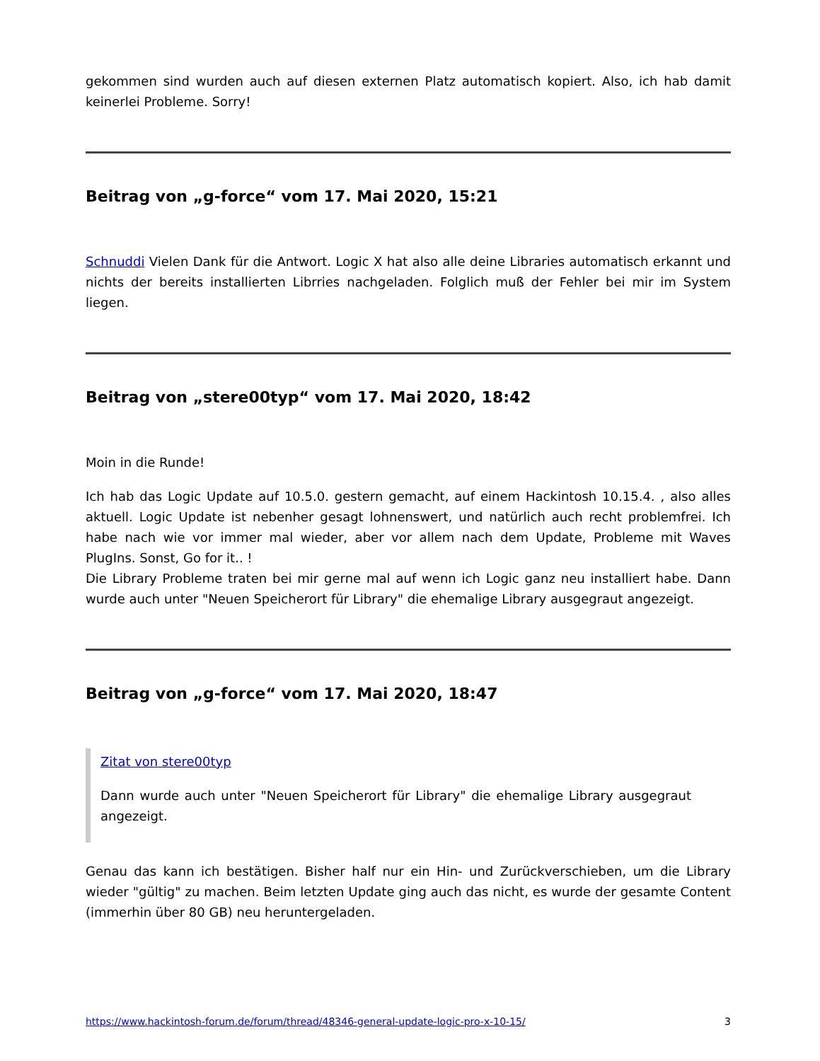gekommen sind wurden auch auf diesen externen Platz automatisch kopiert. Also, ich hab damit keinerlei Probleme. Sorry!
Beitrag von „g-force“ vom 17. Mai 2020, 15:21
Schnuddi Vielen Dank für die Antwort. Logic X hat also alle deine Libraries automatisch erkannt und nichts der bereits installierten Librries nachgeladen. Folglich muß der Fehler bei mir im System liegen.
Beitrag von „stere00typ“ vom 17. Mai 2020, 18:42
Moin in die Runde!
Ich hab das Logic Update auf 10.5.0. gestern gemacht, auf einem Hackintosh 10.15.4. , also alles aktuell. Logic Update ist nebenher gesagt lohnenswert, und natürlich auch recht problemfrei. Ich habe nach wie vor immer mal wieder, aber vor allem nach dem Update, Probleme mit Waves PlugIns. Sonst, Go for it.. !
Die Library Probleme traten bei mir gerne mal auf wenn ich Logic ganz neu installiert habe. Dann wurde auch unter "Neuen Speicherort für Library" die ehemalige Library ausgegraut angezeigt.
Beitrag von „g-force“ vom 17. Mai 2020, 18:47
Zitat von stere00typ
Dann wurde auch unter "Neuen Speicherort für Library" die ehemalige Library ausgegraut angezeigt.
Genau das kann ich bestätigen. Bisher half nur ein Hin- und Zurückverschieben, um die Library wieder "gültig" zu machen. Beim letzten Update ging auch das nicht, es wurde der gesamte Content (immerhin über 80 GB) neu heruntergeladen.
https://www.hackintosh-forum.de/forum/thread/48346-general-update-logic-pro-x-10-15/ 3